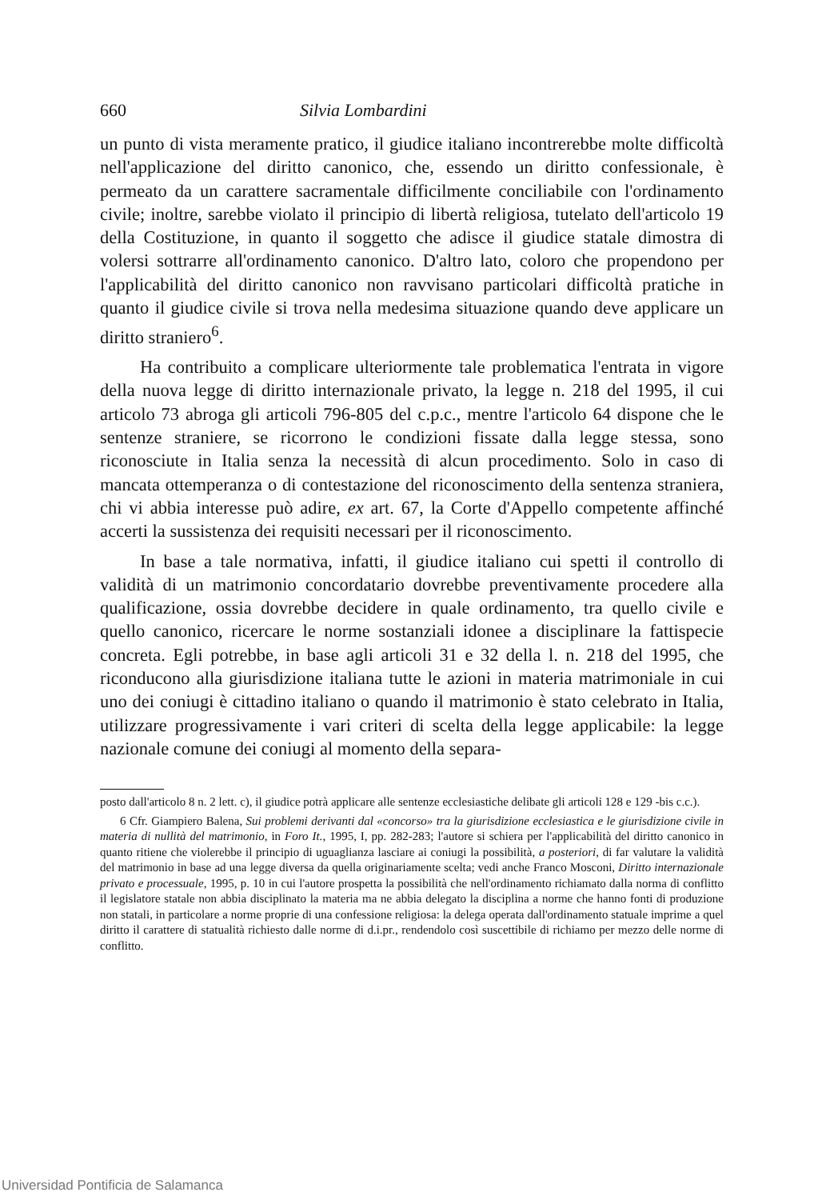660 Silvia Lombardini
un punto di vista meramente pratico, il giudice italiano incontrerebbe molte difficoltà nell'applicazione del diritto canonico, che, essendo un diritto confessionale, è permeato da un carattere sacramentale difficilmente conciliabile con l'ordinamento civile; inoltre, sarebbe violato il principio di libertà religiosa, tutelato dell'articolo 19 della Costituzione, in quanto il soggetto che adisce il giudice statale dimostra di volersi sottrarre all'ordinamento canonico. D'altro lato, coloro che propendono per l'applicabilità del diritto canonico non ravvisano particolari difficoltà pratiche in quanto il giudice civile si trova nella medesima situazione quando deve applicare un diritto straniero<sup>6</sup>.
Ha contribuito a complicare ulteriormente tale problematica l'entrata in vigore della nuova legge di diritto internazionale privato, la legge n. 218 del 1995, il cui articolo 73 abroga gli articoli 796-805 del c.p.c., mentre l'articolo 64 dispone che le sentenze straniere, se ricorrono le condizioni fissate dalla legge stessa, sono riconosciute in Italia senza la necessità di alcun procedimento. Solo in caso di mancata ottemperanza o di contestazione del riconoscimento della sentenza straniera, chi vi abbia interesse può adire, ex art. 67, la Corte d'Appello competente affinché accerti la sussistenza dei requisiti necessari per il riconoscimento.
In base a tale normativa, infatti, il giudice italiano cui spetti il controllo di validità di un matrimonio concordatario dovrebbe preventivamente procedere alla qualificazione, ossia dovrebbe decidere in quale ordinamento, tra quello civile e quello canonico, ricercare le norme sostanziali idonee a disciplinare la fattispecie concreta. Egli potrebbe, in base agli articoli 31 e 32 della l. n. 218 del 1995, che riconducono alla giurisdizione italiana tutte le azioni in materia matrimoniale in cui uno dei coniugi è cittadino italiano o quando il matrimonio è stato celebrato in Italia, utilizzare progressivamente i vari criteri di scelta della legge applicabile: la legge nazionale comune dei coniugi al momento della separa-
posto dall'articolo 8 n. 2 lett. c), il giudice potrà applicare alle sentenze ecclesiastiche delibate gli articoli 128 e 129 -bis c.c.).
6 Cfr. Giampiero Balena, Sui problemi derivanti dal «concorso» tra la giurisdizione ecclesiastica e le giurisdizione civile in materia di nullità del matrimonio, in Foro It., 1995, I, pp. 282-283; l'autore si schiera per l'applicabilità del diritto canonico in quanto ritiene che violerebbe il principio di uguaglianza lasciare ai coniugi la possibilità, a posteriori, di far valutare la validità del matrimonio in base ad una legge diversa da quella originariamente scelta; vedi anche Franco Mosconi, Diritto internazionale privato e processuale, 1995, p. 10 in cui l'autore prospetta la possibilità che nell'ordinamento richiamato dalla norma di conflitto il legislatore statale non abbia disciplinato la materia ma ne abbia delegato la disciplina a norme che hanno fonti di produzione non statali, in particolare a norme proprie di una confessione religiosa: la delega operata dall'ordinamento statuale imprime a quel diritto il carattere di statualità richiesto dalle norme di d.i.pr., rendendolo così suscettibile di richiamo per mezzo delle norme di conflitto.
Universidad Pontificia de Salamanca